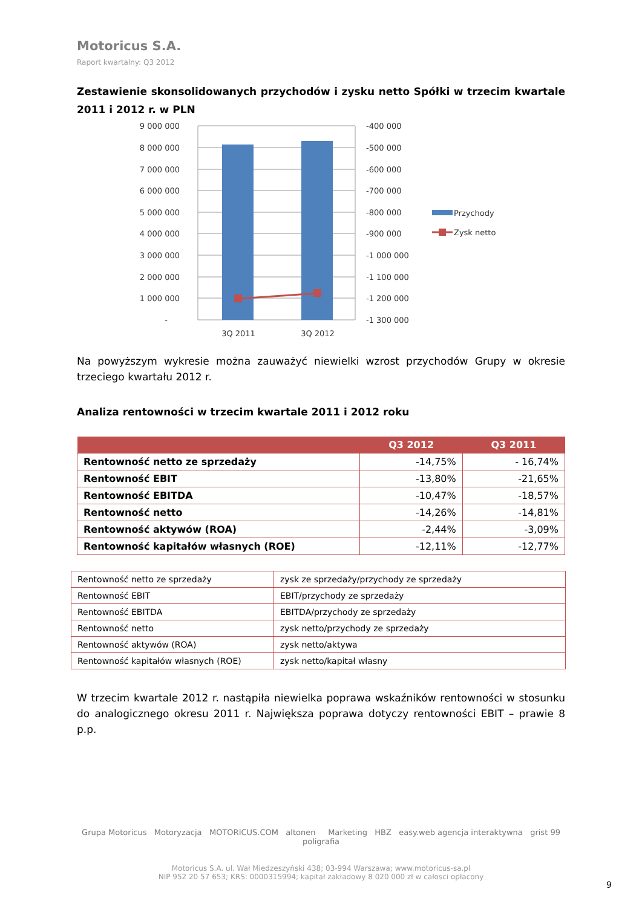Motoricus S.A.
Raport kwartalny: Q3 2012
Zestawienie skonsolidowanych przychodów i zysku netto Spółki w trzecim kwartale 2011 i 2012 r. w PLN
9 000 000
8 000 000
7 000 000
6 000 000
5 000 000
4 000 000
3 000 000
2 000 000
1 000 000
-
-400 000
-500 000
-600 000
-700 000
-800 000
-900 000
-1 000 000
-1 100 000
-1 200 000
-1 300 000
3Q 2011
3Q 2012
Przychody
Zysk netto
Na powyższym wykresie można zauważyć niewielki wzrost przychodów Grupy w okresie trzeciego kwartału 2012 r.
Analiza rentowności w trzecim kwartale 2011 i 2012 roku
| | Q3 2012 | Q3 2011 |
| --- | --- | --- |
| Rentowność netto ze sprzedaży | -14,75% | - 16,74% |
| Rentowność EBIT | -13,80% | -21,65% |
| Rentowność EBITDA | -10,47% | -18,57% |
| Rentowność netto | -14,26% | -14,81% |
| Rentowność aktywów (ROA) | -2,44% | -3,09% |
| Rentowność kapitałów własnych (ROE) | -12,11% | -12,77% |
| Rentowność netto ze sprzedaży | zysk ze sprzedaży/przychody ze sprzedaży |
| Rentowność EBIT | EBIT/przychody ze sprzedaży |
| Rentowność EBITDA | EBITDA/przychody ze sprzedaży |
| Rentowność netto | zysk netto/przychody ze sprzedaży |
| Rentowność aktywów (ROA) | zysk netto/aktywa |
| Rentowność kapitałów własnych (ROE) | zysk netto/kapitał własny |
W trzecim kwartale 2012 r. nastąpiła niewielka poprawa wskaźników rentowności w stosunku do analogicznego okresu 2011 r. Największa poprawa dotyczy rentowności EBIT – prawie 8 p.p.
Grupa Motoricus Motoryzacja MOTORICUS.COM altonen Marketing HBZ easy.web agencja interaktywna grist 99 poligrafia
Motoricus S.A. ul. Wał Miedzeszyński 438; 03-994 Warszawa; www.motoricus-sa.pl
NIP 952 20 57 653; KRS: 0000315994; kapitał zakładowy 8 020 000 zł w całosci opłacony
9